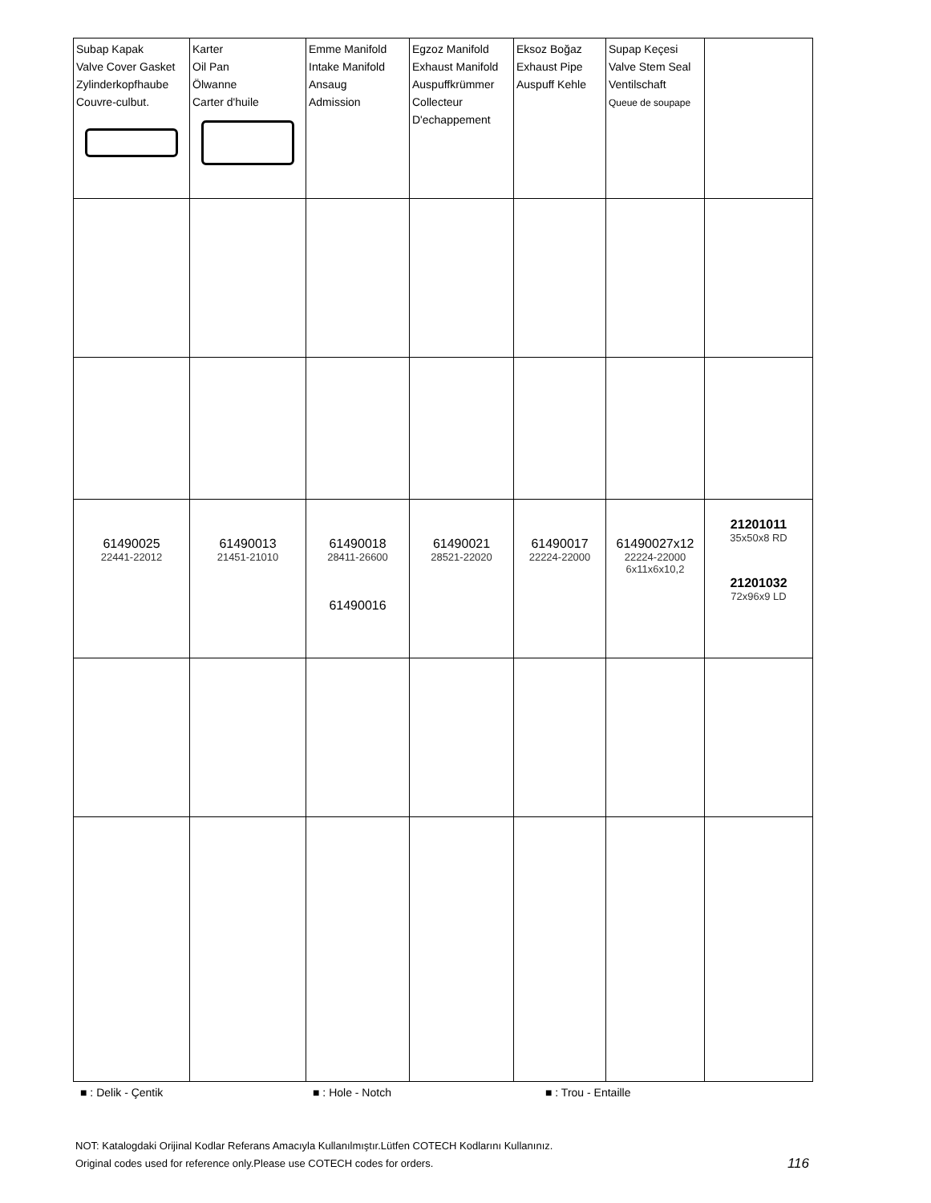| Subap Kapak Valve Cover Gasket Zylinderkopfhaube Couvre-culbut. | Karter Oil Pan Ölwanne Carter d'huile | Emme Manifold Intake Manifold Ansaug Admission | Egzoz Manifold Exhaust Manifold Auspuffkrümmer Collecteur D'echappement | Eksoz Boğaz Exhaust Pipe Auspuff Kehle | Supap Keçesi Valve Stem Seal Ventilschaft Queue de soupape | |
| 61490025 22441-22012 | 61490013 21451-21010 | 61490018 28411-26600 61490016 | 61490021 28521-22020 | 61490017 22224-22000 | 61490027x12 22224-22000 6x11x6x10,2 | 21201011 35x50x8 RD 21201032 72x96x9 LD |
■ : Delik - Çentik ■ : Hole - Notch ■ : Trou - Entaille
NOT: Katalogdaki Orijinal Kodlar Referans Amacıyla Kullanılmıştır.Lütfen COTECH Kodlarını Kullanınız.
Original codes used for reference only.Please use COTECH codes for orders. 116